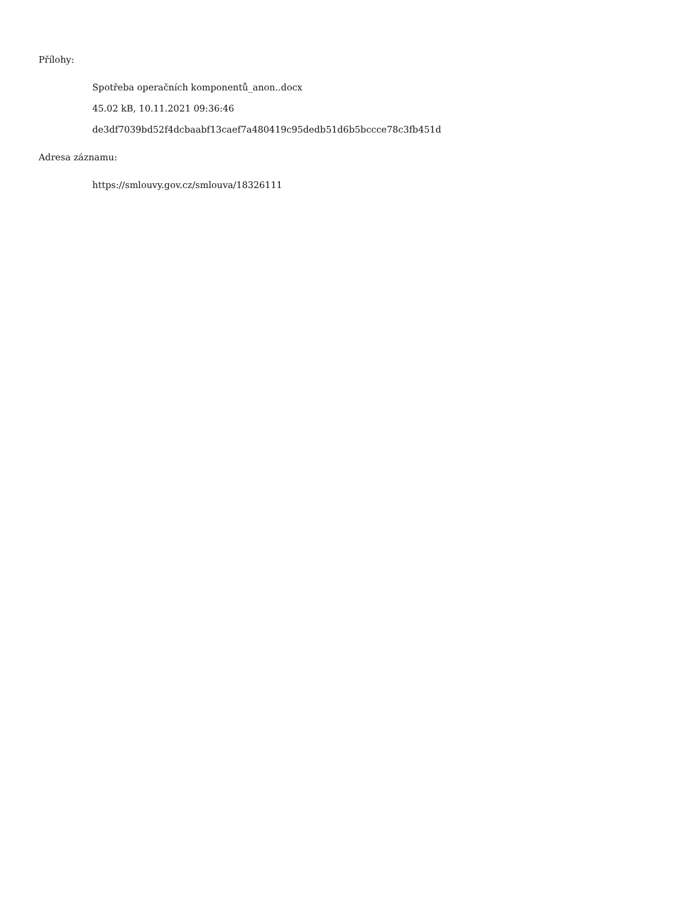Přílohy:
Spotřeba operačních komponentů_anon..docx
45.02 kB, 10.11.2021 09:36:46
de3df7039bd52f4dcbaabf13caef7a480419c95dedb51d6b5bccce78c3fb451d
Adresa záznamu:
https://smlouvy.gov.cz/smlouva/18326111